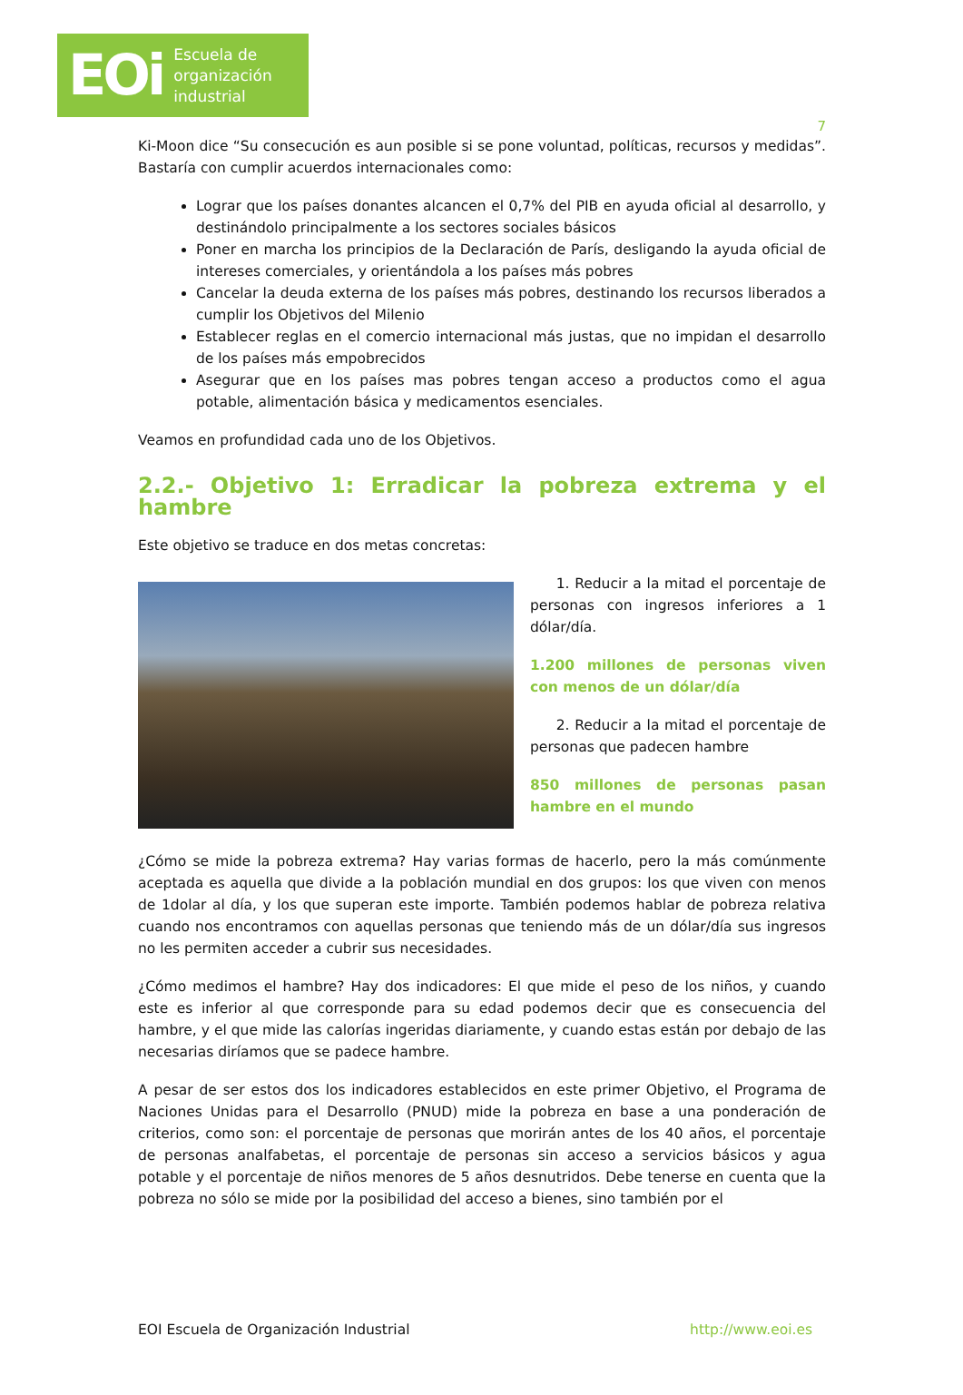EOi Escuela de
organización
industrial
7
Ki-Moon dice “Su consecución es aun posible si se pone voluntad, políticas, recursos y medidas”. Bastaría con cumplir acuerdos internacionales como:
Lograr que los países donantes alcancen el 0,7% del PIB en ayuda oficial al desarrollo, y destinándolo principalmente a los sectores sociales básicos
Poner en marcha los principios de la Declaración de París, desligando la ayuda oficial de intereses comerciales, y orientándola a los países más pobres
Cancelar la deuda externa de los países más pobres, destinando los recursos liberados a cumplir los Objetivos del Milenio
Establecer reglas en el comercio internacional más justas, que no impidan el desarrollo de los países más empobrecidos
Asegurar que en los países mas pobres tengan acceso a productos como el agua potable, alimentación básica y medicamentos esenciales.
Veamos en profundidad cada uno de los Objetivos.
2.2.- Objetivo 1: Erradicar la pobreza extrema y el hambre
Este objetivo se traduce en dos metas concretas:
1. Reducir a la mitad el porcentaje de personas con ingresos inferiores a 1 dólar/día.
1.200 millones de personas viven con menos de un dólar/día
2. Reducir a la mitad el porcentaje de personas que padecen hambre
850 millones de personas pasan hambre en el mundo
¿Cómo se mide la pobreza extrema? Hay varias formas de hacerlo, pero la más comúnmente aceptada es aquella que divide a la población mundial en dos grupos: los que viven con menos de 1dolar al día, y los que superan este importe. También podemos hablar de pobreza relativa cuando nos encontramos con aquellas personas que teniendo más de un dólar/día sus ingresos no les permiten acceder a cubrir sus necesidades.
¿Cómo medimos el hambre? Hay dos indicadores: El que mide el peso de los niños, y cuando este es inferior al que corresponde para su edad podemos decir que es consecuencia del hambre, y el que mide las calorías ingeridas diariamente, y cuando estas están por debajo de las necesarias diríamos que se padece hambre.
A pesar de ser estos dos los indicadores establecidos en este primer Objetivo, el Programa de Naciones Unidas para el Desarrollo (PNUD) mide la pobreza en base a una ponderación de criterios, como son: el porcentaje de personas que morirán antes de los 40 años, el porcentaje de personas analfabetas, el porcentaje de personas sin acceso a servicios básicos y agua potable y el porcentaje de niños menores de 5 años desnutridos. Debe tenerse en cuenta que la pobreza no sólo se mide por la posibilidad del acceso a bienes, sino también por el
EOI Escuela de Organización Industrial http://www.eoi.es